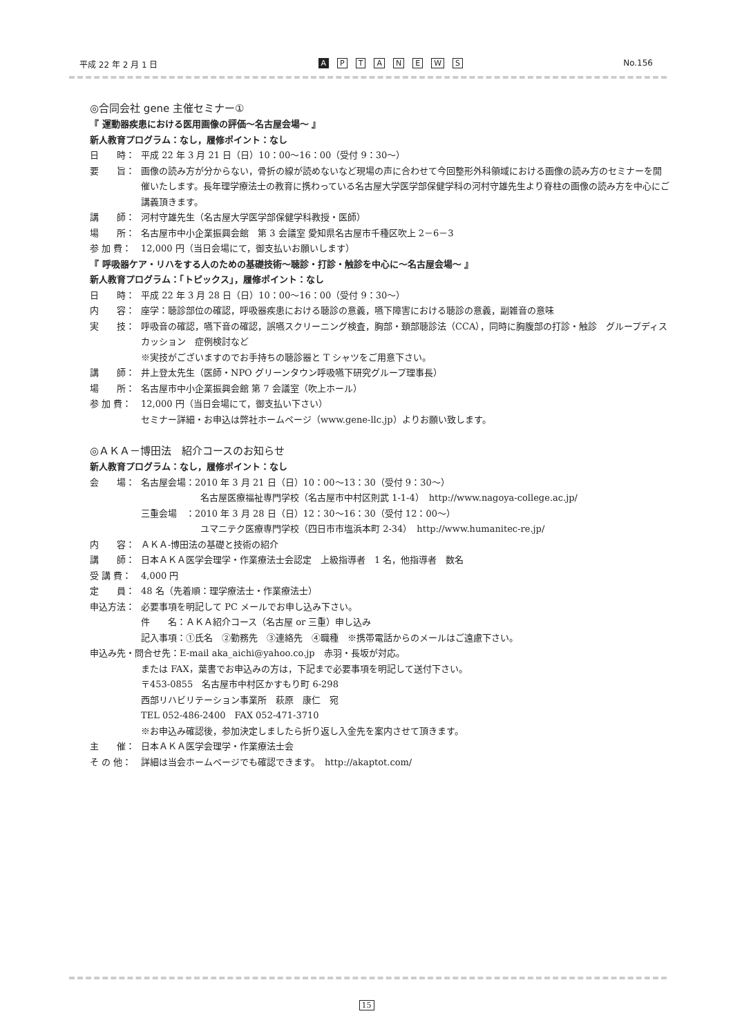平成 22 年 2 月 1 日 A PTANEWS No.156
◎合同会社 gene 主催セミナー①
『 運動器疾患における医用画像の評価～名古屋会場～ 』
新人教育プログラム：なし，履修ポイント：なし
日　　時： 平成 22 年 3 月 21 日（日）10：00～16：00（受付 9：30～）
要　　旨： 画像の読み方が分からない，骨折の線が読めないなど現場の声に合わせて今回整形外科領域における画像の読み方のセミナーを開催いたします。長年理学療法士の教育に携わっている名古屋大学医学部保健学科の河村守雄先生より脊柱の画像の読み方を中心にご講義頂きます。
講　　師： 河村守雄先生（名古屋大学医学部保健学科教授・医師）
場　　所： 名古屋市中小企業振興会館　第 3 会議室 愛知県名古屋市千種区吹上 2－6－3
参 加 費： 12,000 円（当日会場にて，御支払いお願いします）
『 呼吸器ケア・リハをする人のための基礎技術～聴診・打診・触診を中心に～名古屋会場～ 』
新人教育プログラム：「トピックス」，履修ポイント：なし
日　　時： 平成 22 年 3 月 28 日（日）10：00～16：00（受付 9：30～）
内　　容： 座学：聴診部位の確認，呼吸器疾患における聴診の意義，嚥下障害における聴診の意義，副雑音の意味
実　　技： 呼吸音の確認，嚥下音の確認，誤嚥スクリーニング検査，胸部・頚部聴診法（CCA），同時に胸腹部の打診・触診　グループディスカッション　症例検討など
※実技がございますのでお手持ちの聴診器と T シャツをご用意下さい。
講　　師： 井上登太先生（医師・NPO グリーンタウン呼吸嚥下研究グループ理事長）
場　　所： 名古屋市中小企業振興会館 第 7 会議室（吹上ホール）
参 加 費： 12,000 円（当日会場にて，御支払い下さい）
セミナー詳細・お申込は弊社ホームページ（www.gene-llc.jp）よりお願い致します。
◎ＡＫＡ－博田法　紹介コースのお知らせ
新人教育プログラム：なし，履修ポイント：なし
会　　場： 名古屋会場：2010 年 3 月 21 日（日）10：00～13：30（受付 9：30～）
名古屋医療福祉専門学校（名古屋市中村区則武 1-1-4）　http://www.nagoya-college.ac.jp/
三重会場　：2010 年 3 月 28 日（日）12：30～16：30（受付 12：00～）
ユマニテク医療専門学校（四日市市塩浜本町 2-34）　http://www.humanitec-re.jp/
内　　容： ＡＫＡ-博田法の基礎と技術の紹介
講　　師： 日本ＡＫＡ医学会理学・作業療法士会認定　上級指導者　1 名，他指導者　数名
受 講 費： 4,000 円
定　　員： 48 名（先着順：理学療法士・作業療法士）
申込方法： 必要事項を明記して PC メールでお申し込み下さい。
件　　名：ＡＫＡ紹介コース（名古屋 or 三重）申し込み
記入事項：①氏名　②勤務先　③連絡先　④職種　※携帯電話からのメールはご遠慮下さい。
申込み先・問合せ先：E-mail aka_aichi@yahoo.co.jp　赤羽・長坂が対応。
または FAX，葉書でお申込みの方は，下記まで必要事項を明記して送付下さい。
〒453-0855　名古屋市中村区かすもり町 6-298
西部リハビリテーション事業所　萩原　康仁　宛
TEL 052-486-2400　FAX 052-471-3710
※お申込み確認後，参加決定しましたら折り返し入金先を案内させて頂きます。
主　　催： 日本ＡＫＡ医学会理学・作業療法士会
そ の 他： 詳細は当会ホームページでも確認できます。　http://akaptot.com/
15